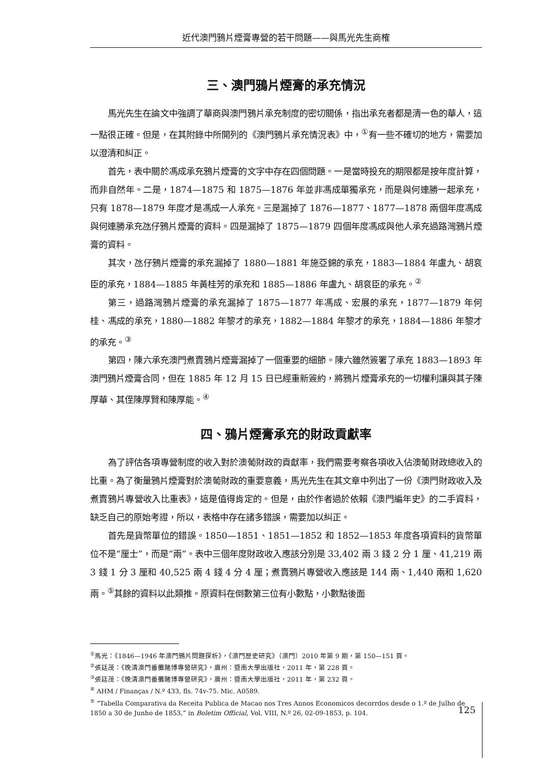近代澳門鴉片煙膏專營的若干問題——與馬光先生商榷
三、澳門鴉片煙膏的承充情況
馬光先生在論文中強調了華商與澳門鴉片承充制度的密切關係，指出承充者都是清一色的華人，這一點很正確。但是，在其附錄中所開列的《澳門鴉片承充情況表》中，<sup>①</sup>有一些不確切的地方，需要加以澄清和糾正。
首先，表中關於馮成承充鴉片煙膏的文字中存在四個問題。一是當時投充的期限都是按年度計算，而非自然年。二是，1874—1875 和 1875—1876 年並非馮成單獨承充，而是與何連勝一起承充，只有 1878—1879 年度才是馮成一人承充。三是漏掉了 1876—1877、1877—1878 兩個年度馮成與何連勝承充氹仔鴉片煙膏的資料。四是漏掉了 1875—1879 四個年度馮成與他人承充過路灣鴉片煙膏的資料。
其次，氹仔鴉片煙膏的承充漏掉了 1880—1881 年施亞錦的承充，1883—1884 年盧九、胡袞臣的承充，1884—1885 年黃桂芳的承充和 1885—1886 年盧九、胡袞臣的承充。<sup>②</sup>
第三，過路灣鴉片煙膏的承充漏掉了 1875—1877 年馮成、宏展的承充，1877—1879 年何桂、馮成的承充，1880—1882 年黎才的承充，1882—1884 年黎才的承充，1884—1886 年黎才的承充。<sup>③</sup>
第四，陳六承充澳門煮賣鴉片煙膏漏掉了一個重要的細節。陳六雖然簽署了承充 1883—1893 年澳門鴉片煙膏合同，但在 1885 年 12 月 15 日已經重新簽約，將鴉片煙膏承充的一切權利讓與其子陳厚華、其侄陳厚賢和陳厚能。<sup>④</sup>
四、鴉片煙膏承充的財政貢獻率
為了評估各項專營制度的收入對於澳葡財政的貢獻率，我們需要考察各項收入佔澳葡財政總收入的比重。為了衡量鴉片煙膏對於澳葡財政的重要意義，馬光先生在其文章中列出了一份《澳門財政收入及煮賣鴉片專營收入比重表》，這是值得肯定的。但是，由於作者過於依賴《澳門編年史》的二手資料，缺乏自己的原始考證，所以，表格中存在諸多錯誤，需要加以糾正。
首先是貨幣單位的錯誤。1850—1851、1851—1852 和 1852—1853 年度各項資料的貨幣單位不是“厘士”，而是“兩”。表中三個年度財政收入應該分別是 33,402 兩 3 錢 2 分 1 厘、41,219 兩 3 錢 1 分 3 厘和 40,525 兩 4 錢 4 分 4 厘；煮賣鴉片專營收入應該是 144 兩、1,440 兩和 1,620 兩。<sup>⑤</sup>其餘的資料以此類推。原資料在倒數第三位有小數點，小數點後面
<sup>①</sup>馬光：《1846—1946 年澳門鴉片問題探析》，《澳門歷史研究》（澳門）2010 年第 9 期，第 150—151 頁。
<sup>②</sup>張廷茂：《晚清澳門番攤賭博專營研究》，廣州：暨南大學出版社，2011 年，第 228 頁。
<sup>③</sup>張廷茂：《晚清澳門番攤賭博專營研究》，廣州：暨南大學出版社，2011 年，第 232 頁。
<sup>④</sup> AHM / Finanças / N.º 433, fls. 74v-75. Mic. A0589.
<sup>⑤</sup> “Tabella Comparativa da Receita Publica de Macao nos Tres Annos Economicos decorrdos desde o 1.º de Julho de 1850 a 30 de Junho de 1853,” in Boletim Official, Vol. VIII, N.º 26, 02-09-1853, p. 104.
125